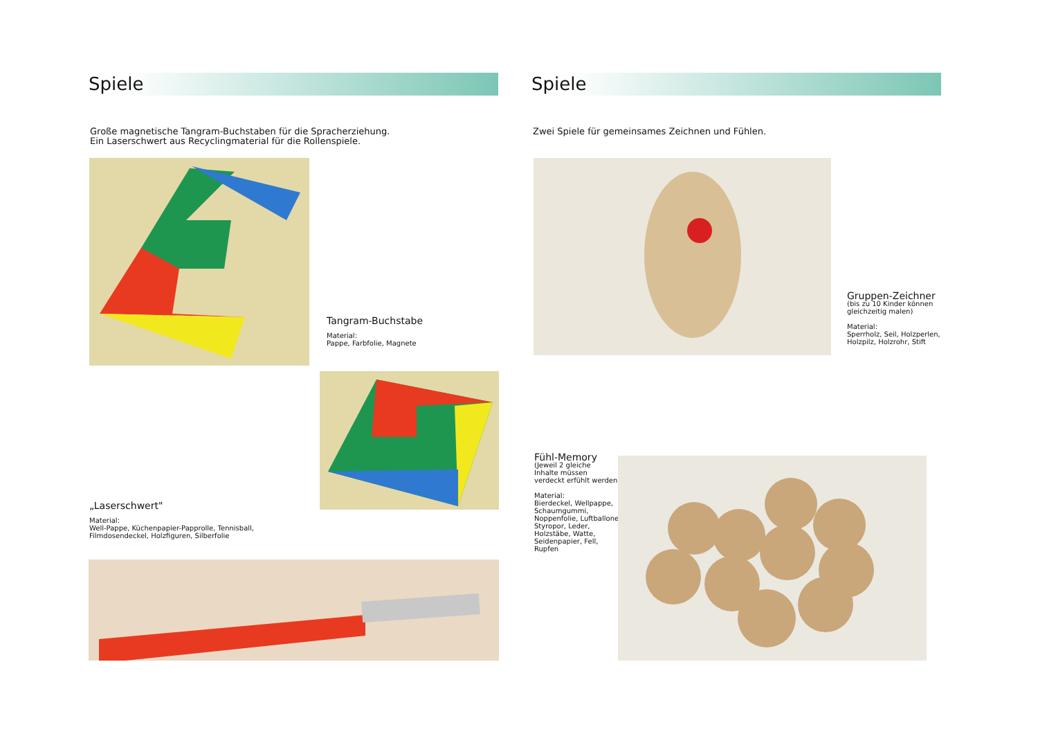Spiele
Große magnetische Tangram-Buchstaben für die Spracherziehung.
Ein Laserschwert aus Recyclingmaterial für die Rollenspiele.
Tangram-Buchstabe
Material:
Pappe, Farbfolie, Magnete
„Laserschwert"
Material:
Well-Pappe, Küchenpapier-Papprolle, Tennisball,
Filmdosendeckel, Holzfiguren, Silberfolie
Spiele
Zwei Spiele für gemeinsames Zeichnen und Fühlen.
Gruppen-Zeichner
(bis zu 10 Kinder können
gleichzeitig malen)
Material:
Sperrholz, Seil, Holzperlen,
Holzpilz, Holzrohr, Stift
Fühl-Memory
(Jeweil 2 gleiche
Inhalte müssen
verdeckt erfühlt werden
Material:
Bierdeckel, Wellpappe,
Schaumgummi,
Noppenfolie, Luftballone
Styropor, Leder,
Holzstäbe, Watte,
Seidenpapier, Fell,
Rupfen